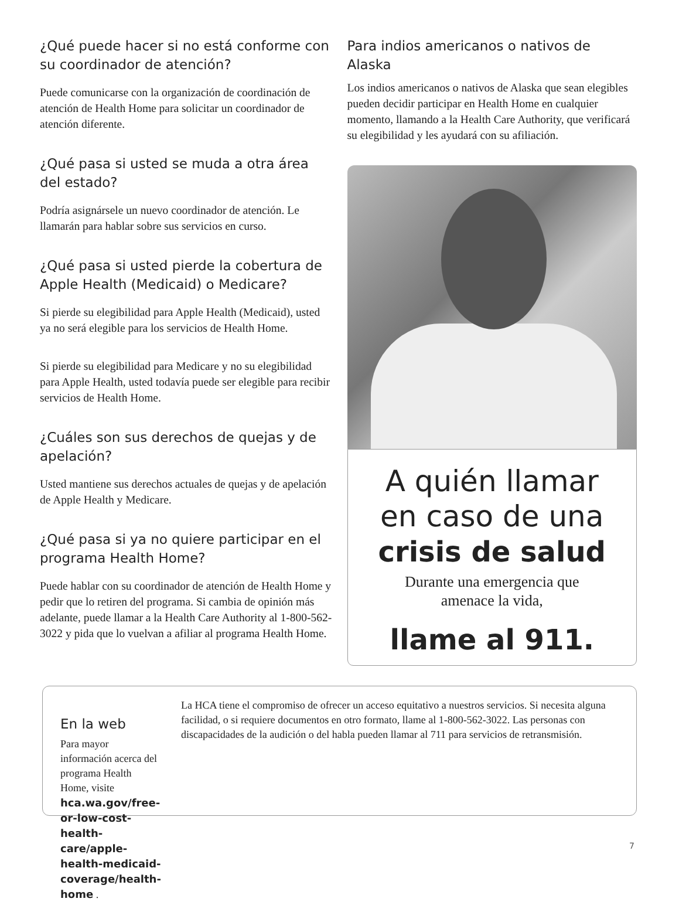¿Qué puede hacer si no está conforme con su coordinador de atención?
Puede comunicarse con la organización de coordinación de atención de Health Home para solicitar un coordinador de atención diferente.
¿Qué pasa si usted se muda a otra área del estado?
Podría asignársele un nuevo coordinador de atención. Le llamarán para hablar sobre sus servicios en curso.
¿Qué pasa si usted pierde la cobertura de Apple Health (Medicaid) o Medicare?
Si pierde su elegibilidad para Apple Health (Medicaid), usted ya no será elegible para los servicios de Health Home.
Si pierde su elegibilidad para Medicare y no su elegibilidad para Apple Health, usted todavía puede ser elegible para recibir servicios de Health Home.
¿Cuáles son sus derechos de quejas y de apelación?
Usted mantiene sus derechos actuales de quejas y de apelación de Apple Health y Medicare.
¿Qué pasa si ya no quiere participar en el programa Health Home?
Puede hablar con su coordinador de atención de Health Home y pedir que lo retiren del programa. Si cambia de opinión más adelante, puede llamar a la Health Care Authority al 1-800-562-3022 y pida que lo vuelvan a afiliar al programa Health Home.
Para indios americanos o nativos de Alaska
Los indios americanos o nativos de Alaska que sean elegibles pueden decidir participar en Health Home en cualquier momento, llamando a la Health Care Authority, que verificará su elegibilidad y les ayudará con su afiliación.
A quién llamar
en caso de una
crisis de salud
Durante una emergencia que
amenace la vida,
llame al 911.
En la web
Para mayor información acerca del programa Health Home, visite hca.wa.gov/free-or-low-cost-health-care/apple-health-medicaid-coverage/health-home .
La HCA tiene el compromiso de ofrecer un acceso equitativo a nuestros servicios. Si necesita alguna facilidad, o si requiere documentos en otro formato, llame al 1-800-562-3022. Las personas con discapacidades de la audición o del habla pueden llamar al 711 para servicios de retransmisión.
7